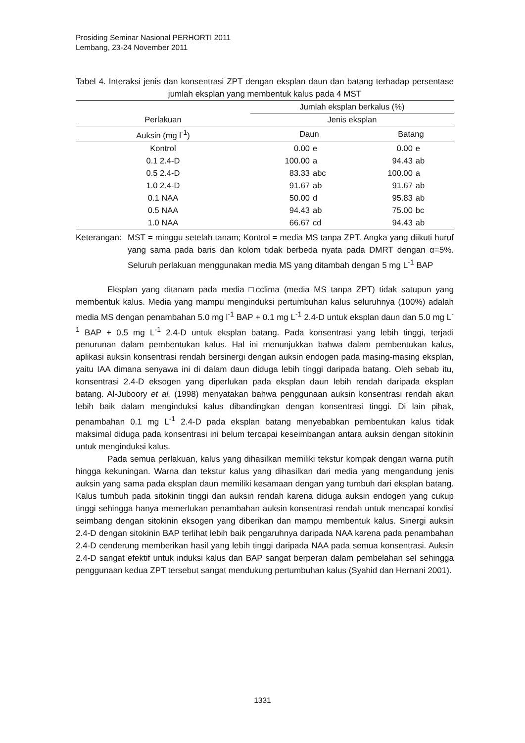Prosiding Seminar Nasional PERHORTI 2011
Lembang, 23-24 November 2011
Tabel 4. Interaksi jenis dan konsentrasi ZPT dengan eksplan daun dan batang terhadap persentase jumlah eksplan yang membentuk kalus pada 4 MST
| Perlakuan | Jumlah eksplan berkalus (%) | | | |
| --- | --- | --- | --- | --- |
| | Jenis eksplan | | | |
| Auksin (mg l<sup>-1</sup>) | Daun | | Batang | |
| Kontrol | 0.00 | e | 0.00 | e |
| 0.1 2.4-D | 100.00 | a | 94.43 | ab |
| 0.5 2.4-D | 83.33 | abc | 100.00 | a |
| 1.0 2.4-D | 91.67 | ab | 91.67 | ab |
| 0.1 NAA | 50.00 | d | 95.83 | ab |
| 0.5 NAA | 94.43 | ab | 75.00 | bc |
| 1.0 NAA | 66.67 | cd | 94.43 | ab |
Keterangan:
MST = minggu setelah tanam; Kontrol = media MS tanpa ZPT. Angka yang diikuti huruf yang sama pada baris dan kolom tidak berbeda nyata pada DMRT dengan α=5%. Seluruh perlakuan menggunakan media MS yang ditambah dengan 5 mg L<sup>-1</sup> BAP
Eksplan yang ditanam pada media □cclima (media MS tanpa ZPT) tidak satupun yang membentuk kalus. Media yang mampu menginduksi pertumbuhan kalus seluruhnya (100%) adalah media MS dengan penambahan 5.0 mg l<sup>-1</sup> BAP + 0.1 mg L<sup>-1</sup> 2.4-D untuk eksplan daun dan 5.0 mg L<sup>-1</sup> BAP + 0.5 mg L<sup>-1</sup> 2.4-D untuk eksplan batang. Pada konsentrasi yang lebih tinggi, terjadi penurunan dalam pembentukan kalus. Hal ini menunjukkan bahwa dalam pembentukan kalus, aplikasi auksin konsentrasi rendah bersinergi dengan auksin endogen pada masing-masing eksplan, yaitu IAA dimana senyawa ini di dalam daun diduga lebih tinggi daripada batang. Oleh sebab itu, konsentrasi 2.4-D eksogen yang diperlukan pada eksplan daun lebih rendah daripada eksplan batang. Al-Juboory et al. (1998) menyatakan bahwa penggunaan auksin konsentrasi rendah akan lebih baik dalam menginduksi kalus dibandingkan dengan konsentrasi tinggi. Di lain pihak, penambahan 0.1 mg L<sup>-1</sup> 2.4-D pada eksplan batang menyebabkan pembentukan kalus tidak maksimal diduga pada konsentrasi ini belum tercapai keseimbangan antara auksin dengan sitokinin untuk menginduksi kalus.
Pada semua perlakuan, kalus yang dihasilkan memiliki tekstur kompak dengan warna putih hingga kekuningan. Warna dan tekstur kalus yang dihasilkan dari media yang mengandung jenis auksin yang sama pada eksplan daun memiliki kesamaan dengan yang tumbuh dari eksplan batang. Kalus tumbuh pada sitokinin tinggi dan auksin rendah karena diduga auksin endogen yang cukup tinggi sehingga hanya memerlukan penambahan auksin konsentrasi rendah untuk mencapai kondisi seimbang dengan sitokinin eksogen yang diberikan dan mampu membentuk kalus. Sinergi auksin 2.4-D dengan sitokinin BAP terlihat lebih baik pengaruhnya daripada NAA karena pada penambahan 2.4-D cenderung memberikan hasil yang lebih tinggi daripada NAA pada semua konsentrasi. Auksin 2.4-D sangat efektif untuk induksi kalus dan BAP sangat berperan dalam pembelahan sel sehingga penggunaan kedua ZPT tersebut sangat mendukung pertumbuhan kalus (Syahid dan Hernani 2001).
1331